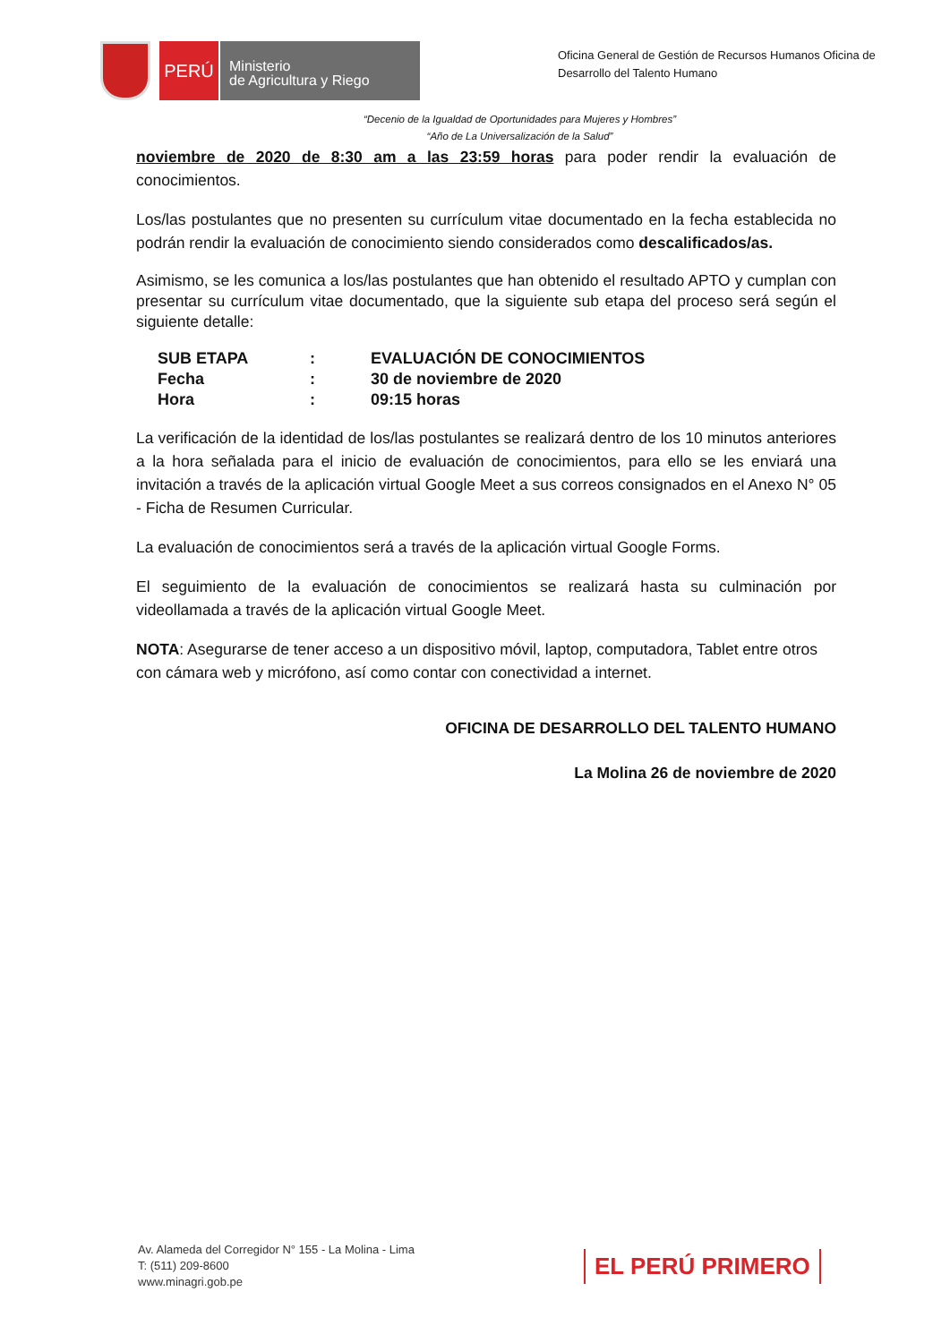PERÚ
Ministerio
de Agricultura y Riego
Oficina General de Gestión de Recursos Humanos Oficina de Desarrollo del Talento Humano
“Decenio de la Igualdad de Oportunidades para Mujeres y Hombres”
“Año de La Universalización de la Salud”
noviembre de 2020 de 8:30 am a las 23:59 horas para poder rendir la evaluación de conocimientos.
Los/las postulantes que no presenten su currículum vitae documentado en la fecha establecida no podrán rendir la evaluación de conocimiento siendo considerados como descalificados/as.
Asimismo, se les comunica a los/las postulantes que han obtenido el resultado APTO y cumplan con presentar su currículum vitae documentado, que la siguiente sub etapa del proceso será según el siguiente detalle:
| SUB ETAPA | : | EVALUACIÓN DE CONOCIMIENTOS |
| Fecha | : | 30 de noviembre de 2020 |
| Hora | : | 09:15 horas |
La verificación de la identidad de los/las postulantes se realizará dentro de los 10 minutos anteriores a la hora señalada para el inicio de evaluación de conocimientos, para ello se les enviará una invitación a través de la aplicación virtual Google Meet a sus correos consignados en el Anexo N° 05 - Ficha de Resumen Curricular.
La evaluación de conocimientos será a través de la aplicación virtual Google Forms.
El seguimiento de la evaluación de conocimientos se realizará hasta su culminación por videollamada a través de la aplicación virtual Google Meet.
NOTA: Asegurarse de tener acceso a un dispositivo móvil, laptop, computadora, Tablet entre otros con cámara web y micrófono, así como contar con conectividad a internet.
OFICINA DE DESARROLLO DEL TALENTO HUMANO
La Molina 26 de noviembre de 2020
Av. Alameda del Corregidor N° 155 - La Molina - Lima
T: (511) 209-8600
www.minagri.gob.pe
EL PERÚ PRIMERO